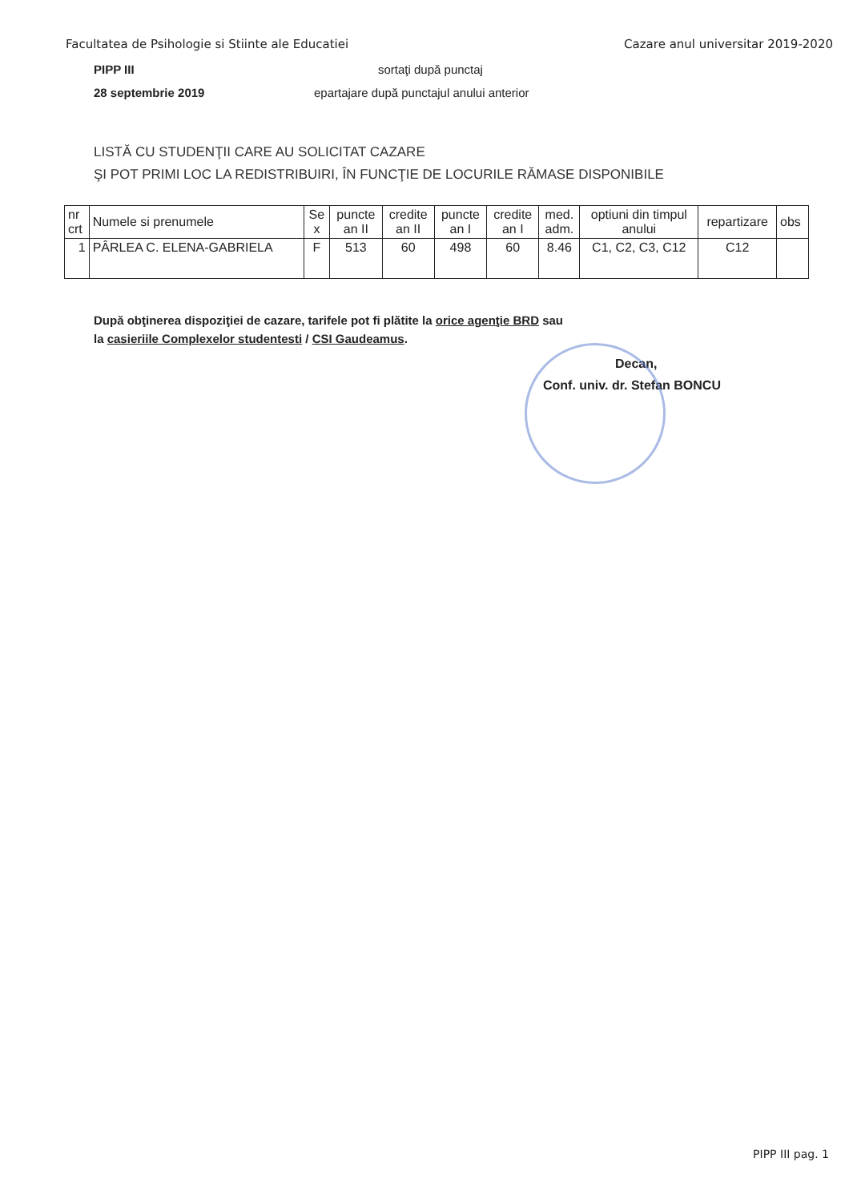Facultatea de Psihologie si Stiinte ale Educatiei Cazare anul universitar 2019-2020
PIPP III sortaţi după punctaj
28 septembrie 2019 epartajare după punctajul anului anterior
LISTĂ CU STUDENŢII CARE AU SOLICITAT CAZARE
ŞI POT PRIMI LOC LA REDISTRIBUIRI, ÎN FUNCŢIE DE LOCURILE RĂMASE DISPONIBILE
| nr crt | Numele si prenumele | Se x | puncte an II | credite an II | puncte an I | credite an I | med. adm. | optiuni din timpul anului | repartizare | obs |
| 1 | PÂRLEA C. ELENA-GABRIELA | F | 513 | 60 | 498 | 60 | 8.46 | C1, C2, C3, C12 | C12 | |
După obţinerea dispoziţiei de cazare, tarifele pot fi plătite la orice agenţie BRD sau
la casieriile Complexelor studentesti / CSI Gaudeamus.
Decan,
Conf. univ. dr. Stefan BONCU
PIPP III pag. 1